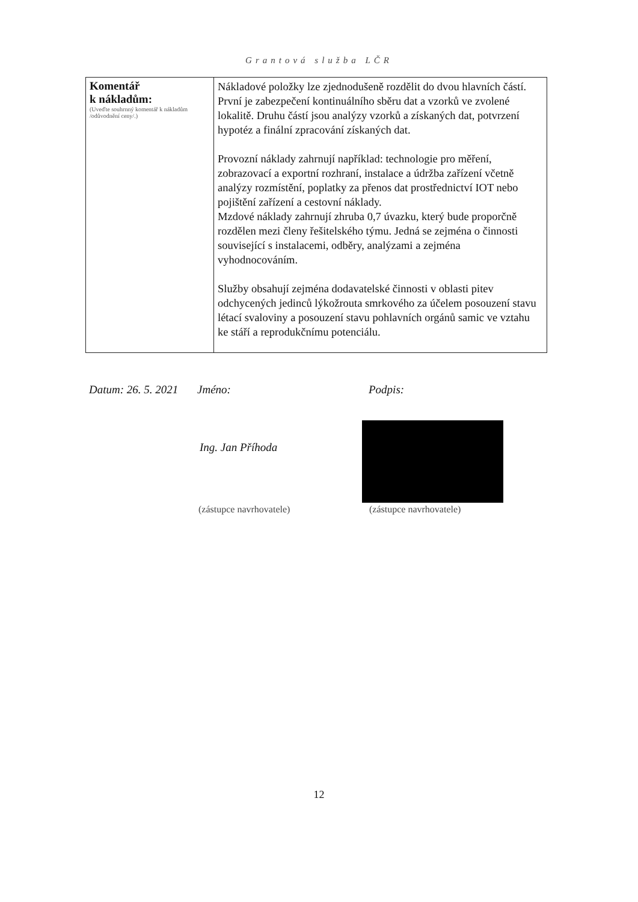Grantová služba LČR
| Komentář k nákladům: (Uveďte souhrnný komentář k nákladům /odůvodnění ceny/.) | Nákladové položky lze zjednodušeně rozdělit do dvou hlavních částí. První je zabezpečení kontinuálního sběru dat a vzorků ve zvolené lokalitě. Druhu částí jsou analýzy vzorků a získaných dat, potvrzení hypotéz a finální zpracování získaných dat. Provozní náklady zahrnují například: technologie pro měření, zobrazovací a exportní rozhraní, instalace a údržba zařízení včetně analýzy rozmístění, poplatky za přenos dat prostřednictví IOT nebo pojištění zařízení a cestovní náklady. Mzdové náklady zahrnují zhruba 0,7 úvazku, který bude proporčně rozdělen mezi členy řešitelského týmu. Jedná se zejména o činnosti související s instalacemi, odběry, analýzami a zejména vyhodnocováním. Služby obsahují zejména dodavatelské činnosti v oblasti pitev odchycených jedinců lýkožrouta smrkového za účelem posouzení stavu létací svaloviny a posouzení stavu pohlavních orgánů samic ve vztahu ke stáří a reprodukčnímu potenciálu. |
Datum: 26. 5. 2021 Jméno: Podpis:
Ing. Jan Příhoda
(zástupce navrhovatele) (zástupce navrhovatele)
12